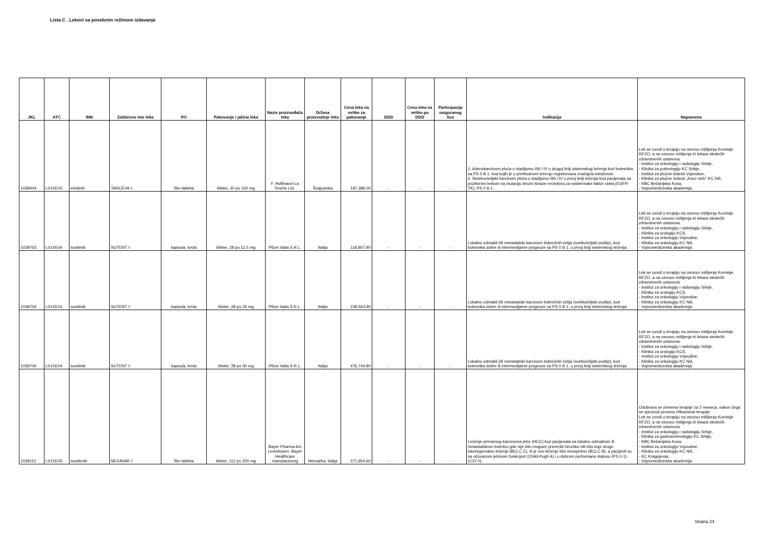Lista C . Lekovi sa posebnim režimom izdavanja
| JKL | ATC | INN | Zaštićeno ime leka | FO | Pakovanje i jačina leka | Naziv proizvođača leka | Država proizvodnje leka | Cena leka na veliko za pakovanje | DDD | Cena leka na veliko po DDD | Participacija osiguranog lica | Indikacija | Napomena |
| --- | --- | --- | --- | --- | --- | --- | --- | --- | --- | --- | --- | --- | --- |
| 1039404 | L01XE03 | erlotinib | TARCEVA ◊ | film tableta | blister, 30 po 150 mg | F. Hoffmann-La Roche Ltd. | Švajcarska | 197,386.00 | - | - | - | 1. Adenokarcinom pluća u stadijumu IIIb i IV u drugoj liniji sistemskog lečenja kod bolesnika sa PS 0 ili 1, kod kojih je u prethodnom lečenju registrovana značajna toksičnost. 2. Nesitnoćelijski karcinom pluća u stadijumu IIIb i IV u prvoj liniji lečenja kod pacijenata sa pozitivnim testom na mutaciju tirozin kinaze receptora za epidermalni faktor rasta (EGFR-TK), PS 0 ili 1. | Lek se uvodi u terapiju na osnovu mišljenja Komisije RFZO, a na osnovu mišljenja tri lekara sledećih zdravstvenih ustanova: - Institut za onkologiju i radiologiju Srbije, - Klinika za pulmologiju KC Srbije, - Institut za plućne bolesti Vojvodine, - Klinika za plućne bolesti „Knez selo" KC Niš, - KBC Bežanijska Kosa, - Vojnomedicinska akademija. |
| 1039703 | L01XE04 | sunitinib | SUTENT ◊ | kapsula, tvrda | blister, 28 po 12,5 mg | Pfizer Italia S.R.L. | Italija | 119,857.90 | - | - | - | Lokalno odmakli i/ili metastatski karcinom bubrežnih ćelija (svetloćelijski podtip), kod bolesnika dobre ili intermedijarne prognoze sa PS 0 ili 1, u prvoj liniji sistemskog lečenja. | Lek se uvodi u terapiju na osnovu mišljenja Komisije RFZO, a na osnovu mišljenja tri lekara sledećih zdravstvenih ustanova: - Institut za onkologiju i radiologiju Srbije, - Klinika za urologiju KCS, - Institut za onkologiju Vojvodine, - Klinika za onkologiju KC Niš, - Vojnomedicinska akademija. |
| 1039704 | L01XE04 | sunitinib | SUTENT ◊ | kapsula, tvrda | blister, 28 po 25 mg | Pfizer Italia S.R.L. | Italija | 238,563.90 | - | - | - | Lokalno odmakli i/ili metastatski karcinom bubrežnih ćelija (svetloćelijski podtip), kod bolesnika dobre ili intermedijarne prognoze sa PS 0 ili 1, u prvoj liniji sistemskog lečenja. | Lek se uvodi u terapiju na osnovu mišljenja Komisije RFZO, a na osnovu mišljenja tri lekara sledećih zdravstvenih ustanova: - Institut za onkologiju i radiologiju Srbije, - Klinika za urologiju KCS, - Institut za onkologiju Vojvodine, - Klinika za onkologiju KC Niš, - Vojnomedicinska akademija. |
| 1039706 | L01XE04 | sunitinib | SUTENT ◊ | kapsula, tvrda | blister, 28 po 50 mg | Pfizer Italia S.R.L. | Italija | 476,744.80 | - | - | - | Lokalno odmakli i/ili metastatski karcinom bubrežnih ćelija (svetloćelijski podtip), kod bolesnika dobre ili intermedijarne prognoze sa PS 0 ili 1, u prvoj liniji sistemskog lečenja. | Lek se uvodi u terapiju na osnovu mišljenja Komisije RFZO, a na osnovu mišljenja tri lekara sledećih zdravstvenih ustanova: - Institut za onkologiju i radiologiju Srbije, - Klinika za urologiju KCS, - Institut za onkologiju Vojvodine, - Klinika za onkologiju KC Niš, - Vojnomedicinska akademija. |
| 1039151 | L01XE05 | sorafenib | NEXAVAR ◊ | film tableta | blister, 112 po 200 mg | Bayer Pharma AG Leverkusen; Bayer Healthcare manufacturing | Nemačka; Italija | 371,954.60 | - | - | - | Lečenje primarnog karcinoma jetre (HCC) kod pacijenata sa lokalno odmaklom ili metastatskom bolešću gde nije bilo moguće primeniti hirurško niti bilo koje drugo lokoregionalno lečenje (BCLC C), ili je ovo lečenje bilo neuspešno (BCLC B), a pacijenti su sa očuvanom jetrinom funkcijom (Child-Pugh A) i u dobrom performans statusu (PS 0-1) (C22.0). | Odobrava se primena terapije za 2 meseca, nakon čega se sprovodi provera efikasnosti terapije. Lek se uvodi u terapiju na osnovu mišljenja Komisije RFZO, a na osnovu mišljenja tri lekara sledećih zdravstvenih ustanova: - Institut za onkologiju i radiologiju Srbije, - Klinika za gastroenterologiju KC Srbije, - KBC Bežanijska Kosa, - Institut za onkologiju Vojvodine, - Klinika za onkologiju KC Niš, - KC Kragujevac, - Vojnomedicinska akademija. |
Strana 24